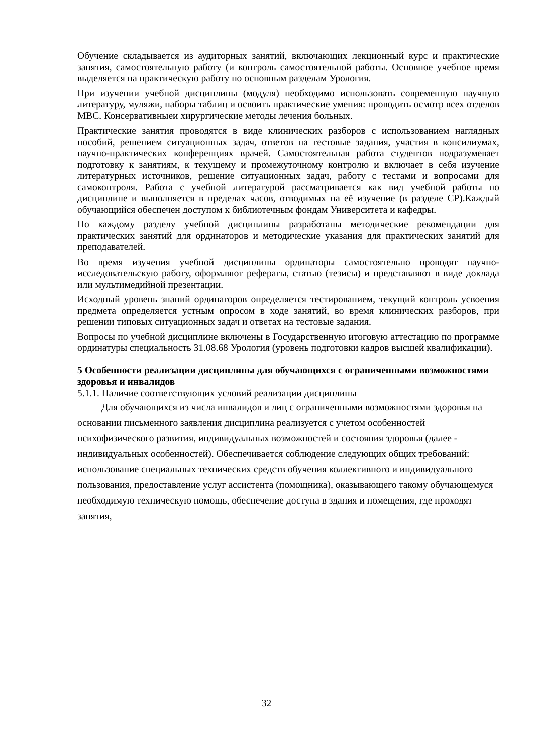Обучение складывается из аудиторных занятий, включающих лекционный курс и практические занятия, самостоятельную работу (и контроль самостоятельной работы. Основное учебное время выделяется на практическую работу по основным разделам Урология.
При изучении учебной дисциплины (модуля) необходимо использовать современную научную литературу, муляжи, наборы таблиц и освоить практические умения: проводить осмотр всех отделов МВС. Консервативныеи хирургические методы лечения больных.
Практические занятия проводятся в виде клинических разборов с использованием наглядных пособий, решением ситуационных задач, ответов на тестовые задания, участия в консилиумах, научно-практических конференциях врачей. Самостоятельная работа студентов подразумевает подготовку к занятиям, к текущему и промежуточному контролю и включает в себя изучение литературных источников, решение ситуационных задач, работу с тестами и вопросами для самоконтроля. Работа с учебной литературой рассматривается как вид учебной работы по дисциплине и выполняется в пределах часов, отводимых на её изучение (в разделе СР).Каждый обучающийся обеспечен доступом к библиотечным фондам Университета и кафедры.
По каждому разделу учебной дисциплины разработаны методические рекомендации для практических занятий для ординаторов и методические указания для практических занятий для преподавателей.
Во время изучения учебной дисциплины ординаторы самостоятельно проводят научно-исследовательскую работу, оформляют рефераты, статью (тезисы) и представляют в виде доклада или мультимедийной презентации.
Исходный уровень знаний ординаторов определяется тестированием, текущий контроль усвоения предмета определяется устным опросом в ходе занятий, во время клинических разборов, при решении типовых ситуационных задач и ответах на тестовые задания.
Вопросы по учебной дисциплине включены в Государственную итоговую аттестацию по программе ординатуры специальность 31.08.68 Урология (уровень подготовки кадров высшей квалификации).
5 Особенности реализации дисциплины для обучающихся с ограниченными возможностями здоровья и инвалидов
5.1.1. Наличие соответствующих условий реализации дисциплины
Для обучающихся из числа инвалидов и лиц с ограниченными возможностями здоровья на основании письменного заявления дисциплина реализуется с учетом особенностей психофизического развития, индивидуальных возможностей и состояния здоровья (далее - индивидуальных особенностей). Обеспечивается соблюдение следующих общих требований: использование специальных технических средств обучения коллективного и индивидуального пользования, предоставление услуг ассистента (помощника), оказывающего такому обучающемуся необходимую техническую помощь, обеспечение доступа в здания и помещения, где проходят занятия,
32